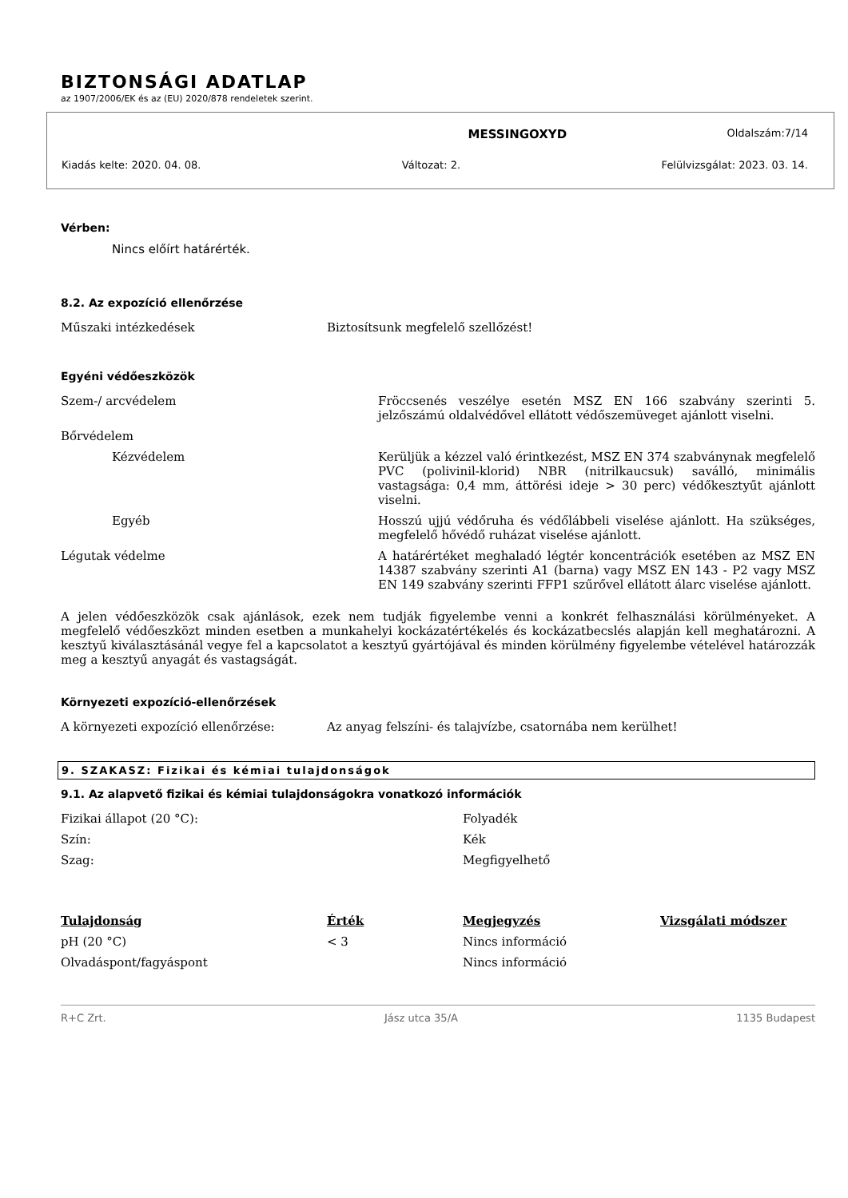BIZTONSÁGI ADATLAP
az 1907/2006/EK és az (EU) 2020/878 rendeletek szerint.
MESSINGOXYD Oldalszám:7/14
Kiadás kelte: 2020. 04. 08. Változat: 2. Felülvizsgálat: 2023. 03. 14.
Vérben:
Nincs előírt határérték.
8.2. Az expozíció ellenőrzése
| Műszaki intézkedések | Biztosítsunk megfelelő szellőzést! |
Egyéni védőeszközök
| Szem-/ arcvédelem | Fröccsenés veszélye esetén MSZ EN 166 szabvány szerinti 5. jelzőszámú oldalvédővel ellátott védőszemüveget ajánlott viselni. |
| Bőrvédelem | |
| Kézvédelem | Kerüljük a kézzel való érintkezést, MSZ EN 374 szabványnak megfelelő PVC (polivinil-klorid) NBR (nitrilkaucsuk) saválló, minimális vastagsága: 0,4 mm, áttörési ideje > 30 perc) védőkesztyűt ajánlott viselni. |
| Egyéb | Hosszú ujjú védőruha és védőlábbeli viselése ajánlott. Ha szükséges, megfelelő hővédő ruházat viselése ajánlott. |
| Légutak védelme | A határértéket meghaladó légtér koncentrációk esetében az MSZ EN 14387 szabvány szerinti A1 (barna) vagy MSZ EN 143 - P2 vagy MSZ EN 149 szabvány szerinti FFP1 szűrővel ellátott álarc viselése ajánlott. |
A jelen védőeszközök csak ajánlások, ezek nem tudják figyelembe venni a konkrét felhasználási körülményeket. A megfelelő védőeszközt minden esetben a munkahelyi kockázatértékelés és kockázatbecslés alapján kell meghatározni. A kesztyű kiválasztásánál vegye fel a kapcsolatot a kesztyű gyártójával és minden körülmény figyelembe vételével határozzák meg a kesztyű anyagát és vastagságát.
Környezeti expozíció-ellenőrzések
| A környezeti expozíció ellenőrzése: | Az anyag felszíni- és talajvízbe, csatornába nem kerülhet! |
9. SZAKASZ: Fizikai és kémiai tulajdonságok
9.1. Az alapvető fizikai és kémiai tulajdonságokra vonatkozó információk
| Fizikai állapot (20 °C): | Folyadék |
| Szín: | Kék |
| Szag: | Megfigyelhető |
| Tulajdonság | Érték | Megjegyzés | Vizsgálati módszer |
| --- | --- | --- | --- |
| pH (20 °C) | < 3 | Nincs információ | |
| Olvadáspont/fagyáspont | | Nincs információ | |
R+C Zrt. Jász utca 35/A 1135 Budapest